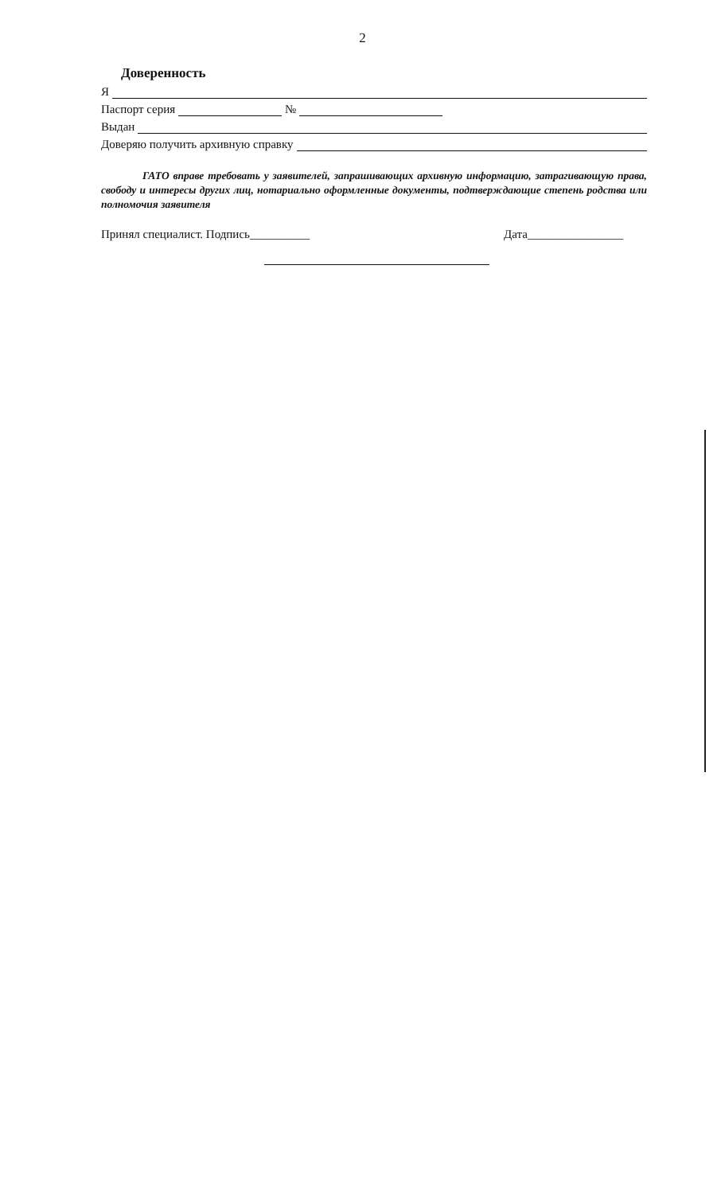2
Доверенность
Я
Паспорт серия №
Выдан
Доверяю получить архивную справку
ГАТО вправе требовать у заявителей, запрашивающих архивную информацию, затрагивающую права, свободу и интересы других лиц, нотариально оформленные документы, подтверждающие степень родства или полномочия заявителя
Принял специалист. Подпись__________ Дата________________